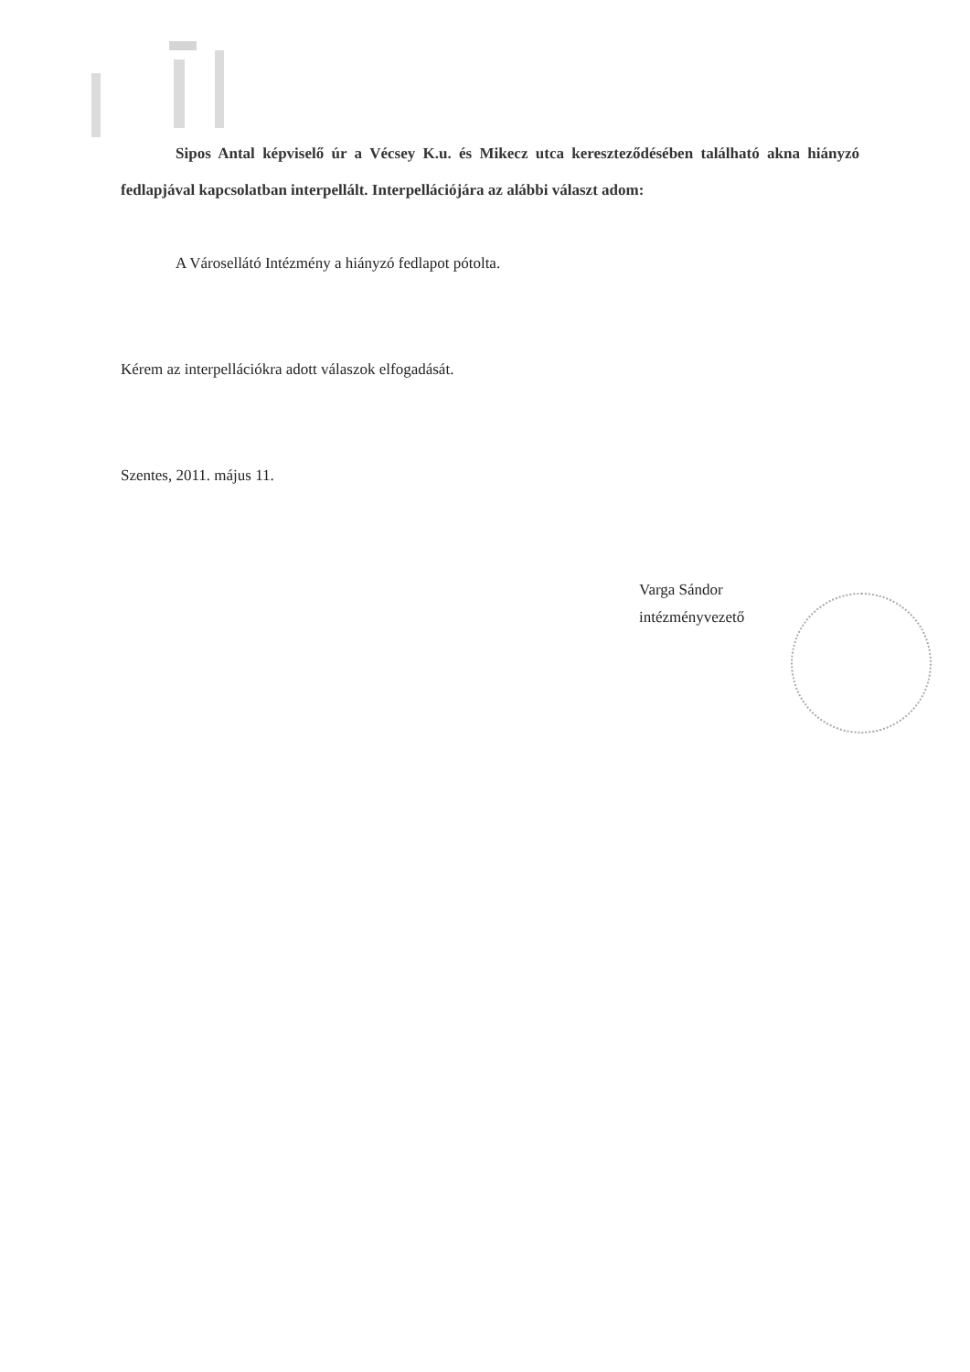Sipos Antal képviselő úr a Vécsey K.u. és Mikecz utca kereszteződésében található akna hiányzó fedlapjával kapcsolatban interpellált. Interpellációjára az alábbi választ adom:
A Városellátó Intézmény a hiányzó fedlapot pótolta.
Kérem az interpellációkra adott válaszok elfogadását.
Szentes, 2011. május 11.
Varga Sándor
intézményvezető